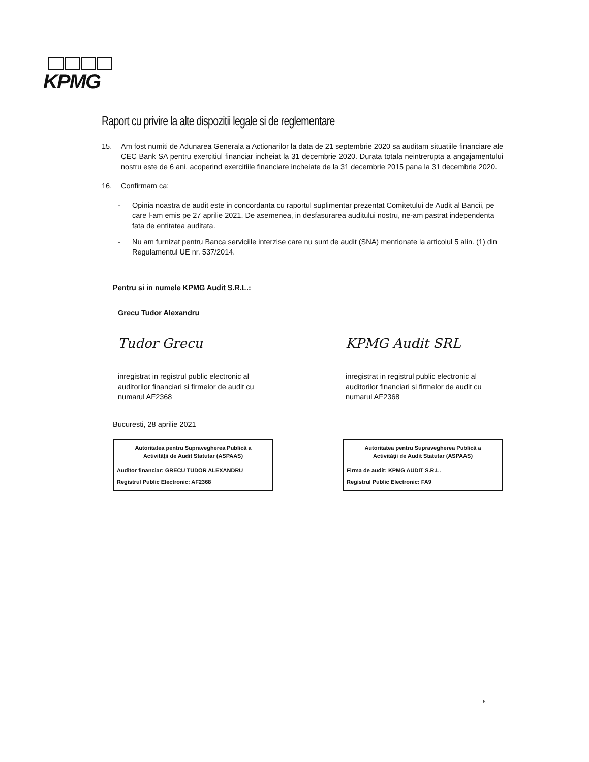KPMG
Raport cu privire la alte dispozitii legale si de reglementare
15. Am fost numiti de Adunarea Generala a Actionarilor la data de 21 septembrie 2020 sa auditam situatiile financiare ale CEC Bank SA pentru exercitiul financiar incheiat la 31 decembrie 2020. Durata totala neintrerupta a angajamentului nostru este de 6 ani, acoperind exercitiile financiare incheiate de la 31 decembrie 2015 pana la 31 decembrie 2020.
16. Confirmam ca:
- Opinia noastra de audit este in concordanta cu raportul suplimentar prezentat Comitetului de Audit al Bancii, pe care l-am emis pe 27 aprilie 2021. De asemenea, in desfasurarea auditului nostru, ne-am pastrat independenta fata de entitatea auditata.
- Nu am furnizat pentru Banca serviciile interzise care nu sunt de audit (SNA) mentionate la articolul 5 alin. (1) din Regulamentul UE nr. 537/2014.
Pentru si in numele KPMG Audit S.R.L.:
Grecu Tudor Alexandru
Tudor Grecu
inregistrat in registrul public electronic al auditorilor financiari si firmelor de audit cu numarul AF2368
KPMG Audit SRL
inregistrat in registrul public electronic al auditorilor financiari si firmelor de audit cu numarul AF2368
Bucuresti, 28 aprilie 2021
Autoritatea pentru Supravegherea Publică a
Activităţii de Audit Statutar (ASPAAS)
Auditor financiar: GRECU TUDOR ALEXANDRU
Registrul Public Electronic: AF2368
Autoritatea pentru Supravegherea Publică a
Activităţii de Audit Statutar (ASPAAS)
Firma de audit: KPMG AUDIT S.R.L.
Registrul Public Electronic: FA9
6